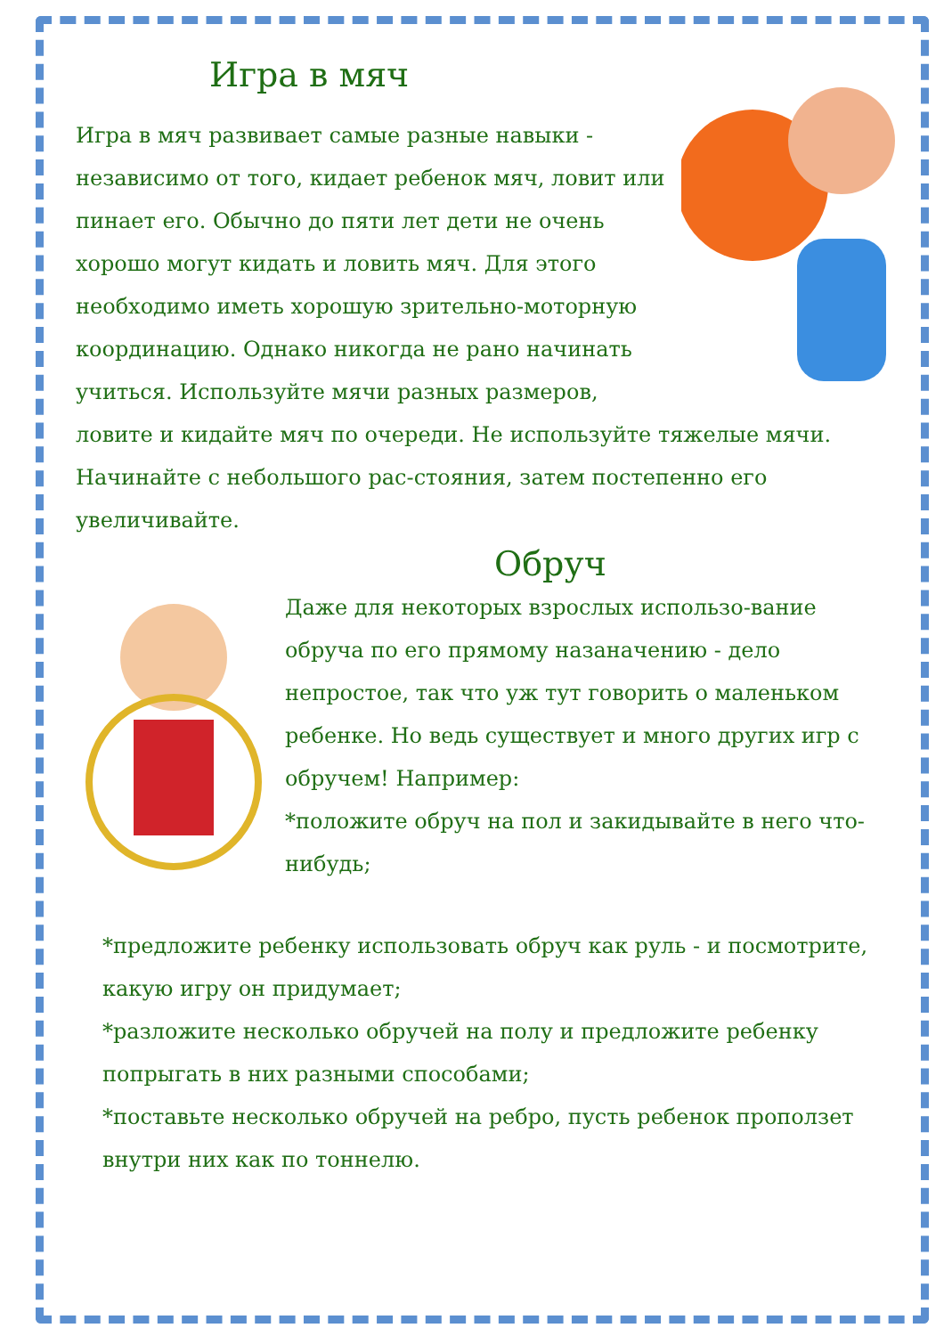Игра в мяч
Игра в мяч развивает самые разные навыки - независимо от того, кидает ребенок мяч, ловит или пинает его. Обычно до пяти лет дети не очень хорошо могут кидать и ловить мяч. Для этого необходимо иметь хорошую зрительно-моторную координацию. Однако никогда не рано начинать учиться. Используйте мячи разных размеров, ловите и кидайте мяч по очереди. Не используйте тяжелые мячи. Начинайте с небольшого рас-стояния, затем постепенно его увеличивайте.
Обруч
Даже для некоторых взрослых использо-вание обруча по его прямому назаначению - дело непростое, так что уж тут говорить о маленьком ребенке. Но ведь существует и много других игр с обручем! Например:
*положите обруч на пол и закидывайте в него что-нибудь;
*предложите ребенку использовать обруч как руль - и посмотрите, какую игру он придумает;
*разложите несколько обручей на полу и предложите ребенку попрыгать в них разными способами;
*поставьте несколько обручей на ребро, пусть ребенок проползет внутри них как по тоннелю.